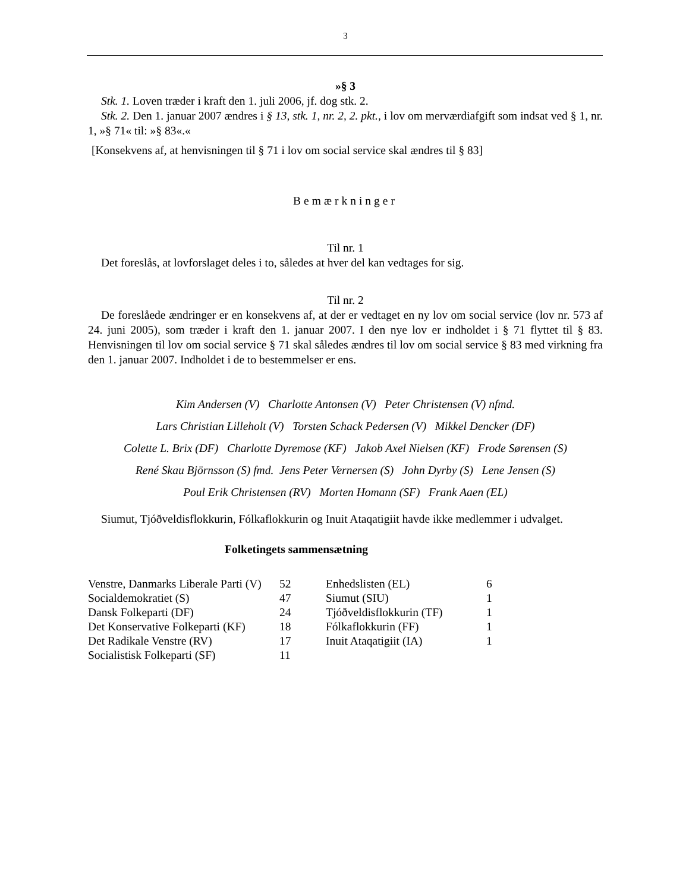3
»§ 3
Stk. 1. Loven træder i kraft den 1. juli 2006, jf. dog stk. 2.
Stk. 2. Den 1. januar 2007 ændres i § 13, stk. 1, nr. 2, 2. pkt., i lov om merværdiafgift som indsat ved § 1, nr. 1, »§ 71« til: »§ 83«.«
[Konsekvens af, at henvisningen til § 71 i lov om social service skal ændres til § 83]
Bemærkninger
Til nr. 1
Det foreslås, at lovforslaget deles i to, således at hver del kan vedtages for sig.
Til nr. 2
De foreslåede ændringer er en konsekvens af, at der er vedtaget en ny lov om social service (lov nr. 573 af 24. juni 2005), som træder i kraft den 1. januar 2007. I den nye lov er indholdet i § 71 flyttet til § 83. Henvisningen til lov om social service § 71 skal således ændres til lov om social service § 83 med virkning fra den 1. januar 2007. Indholdet i de to bestemmelser er ens.
Kim Andersen (V) Charlotte Antonsen (V) Peter Christensen (V) nfmd.
Lars Christian Lilleholt (V) Torsten Schack Pedersen (V) Mikkel Dencker (DF)
Colette L. Brix (DF) Charlotte Dyremose (KF) Jakob Axel Nielsen (KF) Frode Sørensen (S)
René Skau Björnsson (S) fmd. Jens Peter Vernersen (S) John Dyrby (S) Lene Jensen (S)
Poul Erik Christensen (RV) Morten Homann (SF) Frank Aaen (EL)
Siumut, Tjóðveldisflokkurin, Fólkaflokkurin og Inuit Ataqatigiit havde ikke medlemmer i udvalget.
Folketingets sammensætning
| Venstre, Danmarks Liberale Parti (V) | 52 | Enhedslisten (EL) | 6 |
| Socialdemokratiet (S) | 47 | Siumut (SIU) | 1 |
| Dansk Folkeparti (DF) | 24 | Tjóðveldisflokkurin (TF) | 1 |
| Det Konservative Folkeparti (KF) | 18 | Fólkaflokkurin (FF) | 1 |
| Det Radikale Venstre (RV) | 17 | Inuit Ataqatigiit (IA) | 1 |
| Socialistisk Folkeparti (SF) | 11 | | |